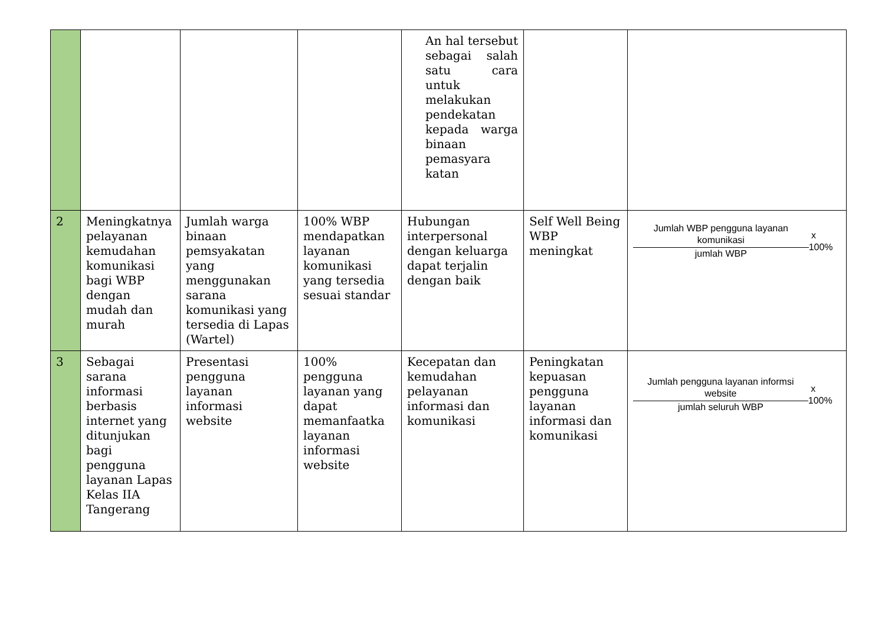| | | | | An hal tersebut sebagai salah satu cara untuk melakukan pendekatan kepada warga binaan pemasyara katan | | |
| 2 | Meningkatnya pelayanan kemudahan komunikasi bagi WBP dengan mudah dan murah | Jumlah warga binaan pemsyakatan yang menggunakan sarana komunikasi yang tersedia di Lapas (Wartel) | 100% WBP mendapatkan layanan komunikasi yang tersedia sesuai standar | Hubungan interpersonal dengan keluarga dapat terjalin dengan baik | Self Well Being WBP meningkat | Jumlah WBP pengguna layanan komunikasi jumlah WBP x 100% |
| 3 | Sebagai sarana informasi berbasis internet yang ditunjukan bagi pengguna layanan Lapas Kelas IIA Tangerang | Presentasi pengguna layanan informasi website | 100% pengguna layanan yang dapat memanfaatka layanan informasi website | Kecepatan dan kemudahan pelayanan informasi dan komunikasi | Peningkatan kepuasan pengguna layanan informasi dan komunikasi | Jumlah pengguna layanan informsi website jumlah seluruh WBP x 100% |